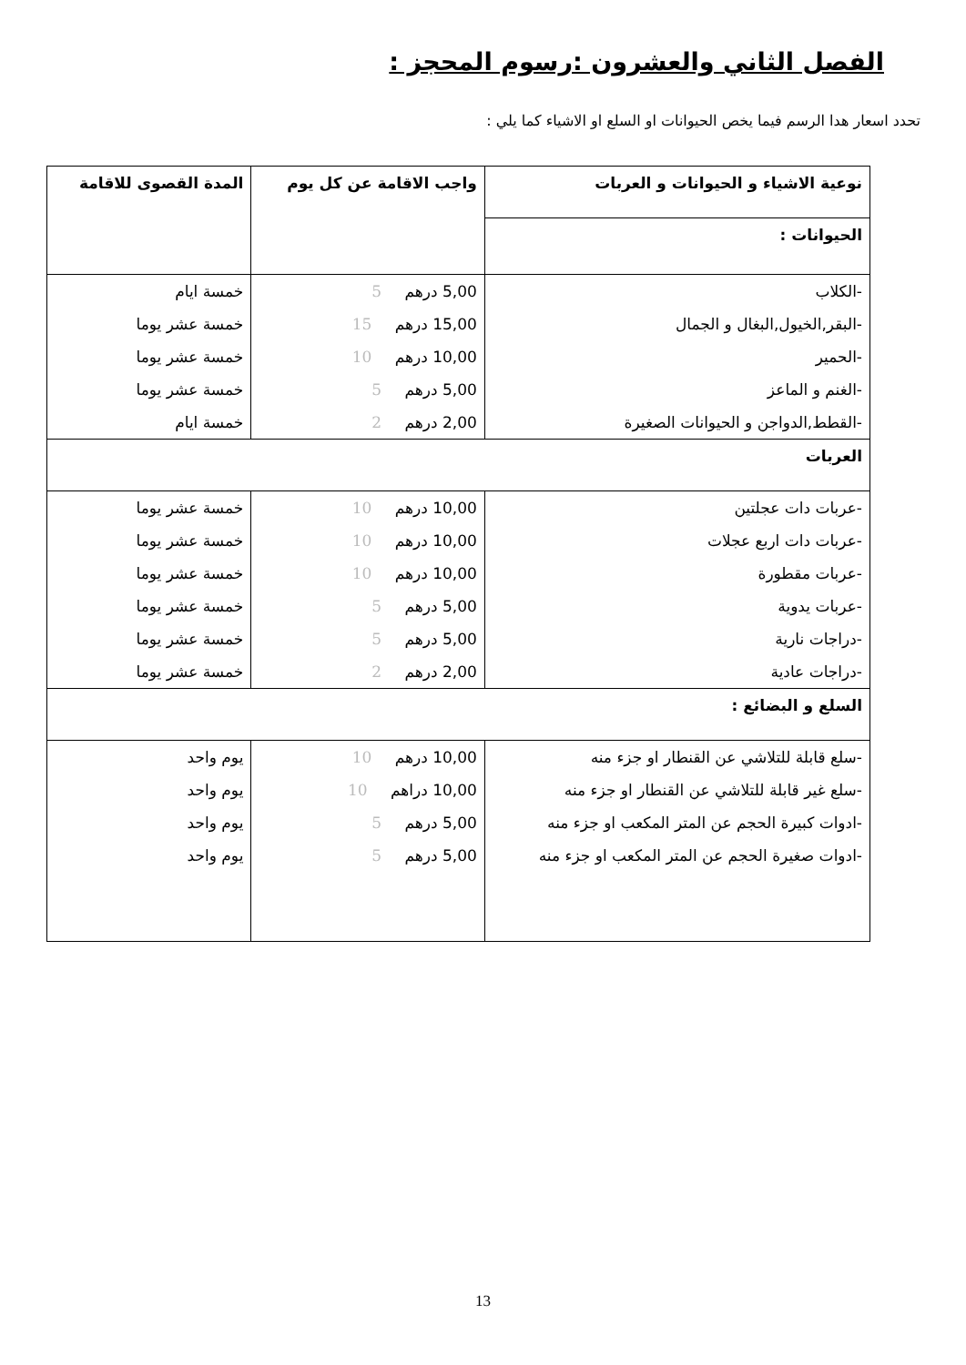الفصل الثاني والعشرون :رسوم المحجز :
تحدد اسعار هدا الرسم فيما يخص الحيوانات او السلع او الاشياء كما يلي :
| نوعية الاشياء و الحيوانات و العربات | واجب الاقامة عن كل يوم | المدة القصوى للاقامة |
| --- | --- | --- |
| الحيوانات : | | |
| -الكلاب | 5,00 درهم 5 | خمسة ايام |
| -البقر,الخيول,البغال و الجمال | 15,00 درهم 15 | خمسة عشر يوما |
| -الحمير | 10,00 درهم 10 | خمسة عشر يوما |
| -الغنم و الماعز | 5,00 درهم 5 | خمسة عشر يوما |
| -القطط,الدواجن و الحيوانات الصغيرة | 2,00 درهم 2 | خمسة ايام |
| العربات | | |
| -عربات دات عجلتين | 10,00 درهم 10 | خمسة عشر يوما |
| -عربات دات اربع عجلات | 10,00 درهم 10 | خمسة عشر يوما |
| -عربات مقطورة | 10,00 درهم 10 | خمسة عشر يوما |
| -عربات يدوية | 5,00 درهم 5 | خمسة عشر يوما |
| -دراجات نارية | 5,00 درهم 5 | خمسة عشر يوما |
| -دراجات عادية | 2,00 درهم 2 | خمسة عشر يوما |
| السلع و البضائع : | | |
| -سلع قابلة للتلاشي عن القنطار او جزء منه | 10,00 درهم 10 | يوم واحد |
| -سلع غير قابلة للتلاشي عن القنطار او جزء منه | 10,00 دراهم 10 | يوم واحد |
| -ادوات كبيرة الحجم عن المتر المكعب او جزء منه | 5,00 درهم 5 | يوم واحد |
| -ادوات صغيرة الحجم عن المتر المكعب او جزء منه | 5,00 درهم 5 | يوم واحد |
13